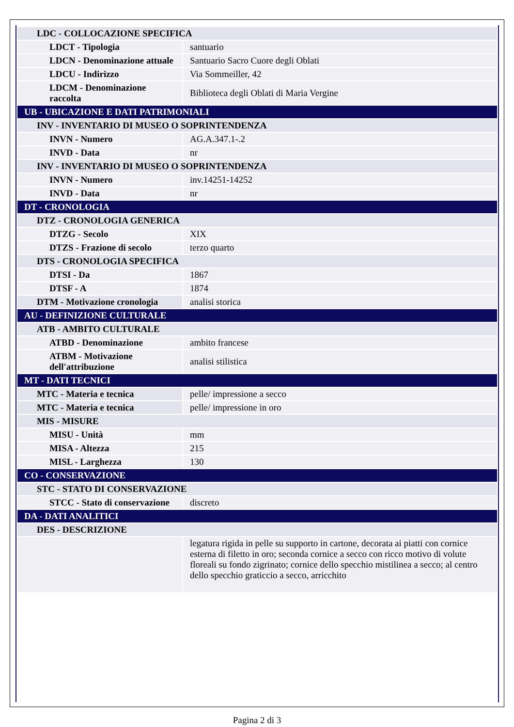| LDC - COLLOCAZIONE SPECIFICA | |
| LDCT - Tipologia | santuario |
| LDCN - Denominazione attuale | Santuario Sacro Cuore degli Oblati |
| LDCU - Indirizzo | Via Sommeiller, 42 |
| LDCM - Denominazione raccolta | Biblioteca degli Oblati di Maria Vergine |
| UB - UBICAZIONE E DATI PATRIMONIALI | |
| INV - INVENTARIO DI MUSEO O SOPRINTENDENZA | |
| INVN - Numero | AG.A.347.1-.2 |
| INVD - Data | nr |
| INV - INVENTARIO DI MUSEO O SOPRINTENDENZA | |
| INVN - Numero | inv.14251-14252 |
| INVD - Data | nr |
| DT - CRONOLOGIA | |
| DTZ - CRONOLOGIA GENERICA | |
| DTZG - Secolo | XIX |
| DTZS - Frazione di secolo | terzo quarto |
| DTS - CRONOLOGIA SPECIFICA | |
| DTSI - Da | 1867 |
| DTSF - A | 1874 |
| DTM - Motivazione cronologia | analisi storica |
| AU - DEFINIZIONE CULTURALE | |
| ATB - AMBITO CULTURALE | |
| ATBD - Denominazione | ambito francese |
| ATBM - Motivazione dell'attribuzione | analisi stilistica |
| MT - DATI TECNICI | |
| MTC - Materia e tecnica | pelle/ impressione a secco |
| MTC - Materia e tecnica | pelle/ impressione in oro |
| MIS - MISURE | |
| MISU - Unità | mm |
| MISA - Altezza | 215 |
| MISL - Larghezza | 130 |
| CO - CONSERVAZIONE | |
| STC - STATO DI CONSERVAZIONE | |
| STCC - Stato di conservazione | discreto |
| DA - DATI ANALITICI | |
| DES - DESCRIZIONE | |
| | legatura rigida in pelle su supporto in cartone, decorata ai piatti con cornice esterna di filetto in oro; seconda cornice a secco con ricco motivo di volute floreali su fondo zigrinato; cornice dello specchio mistilinea a secco; al centro dello specchio graticcio a secco, arricchito |
Pagina 2 di 3